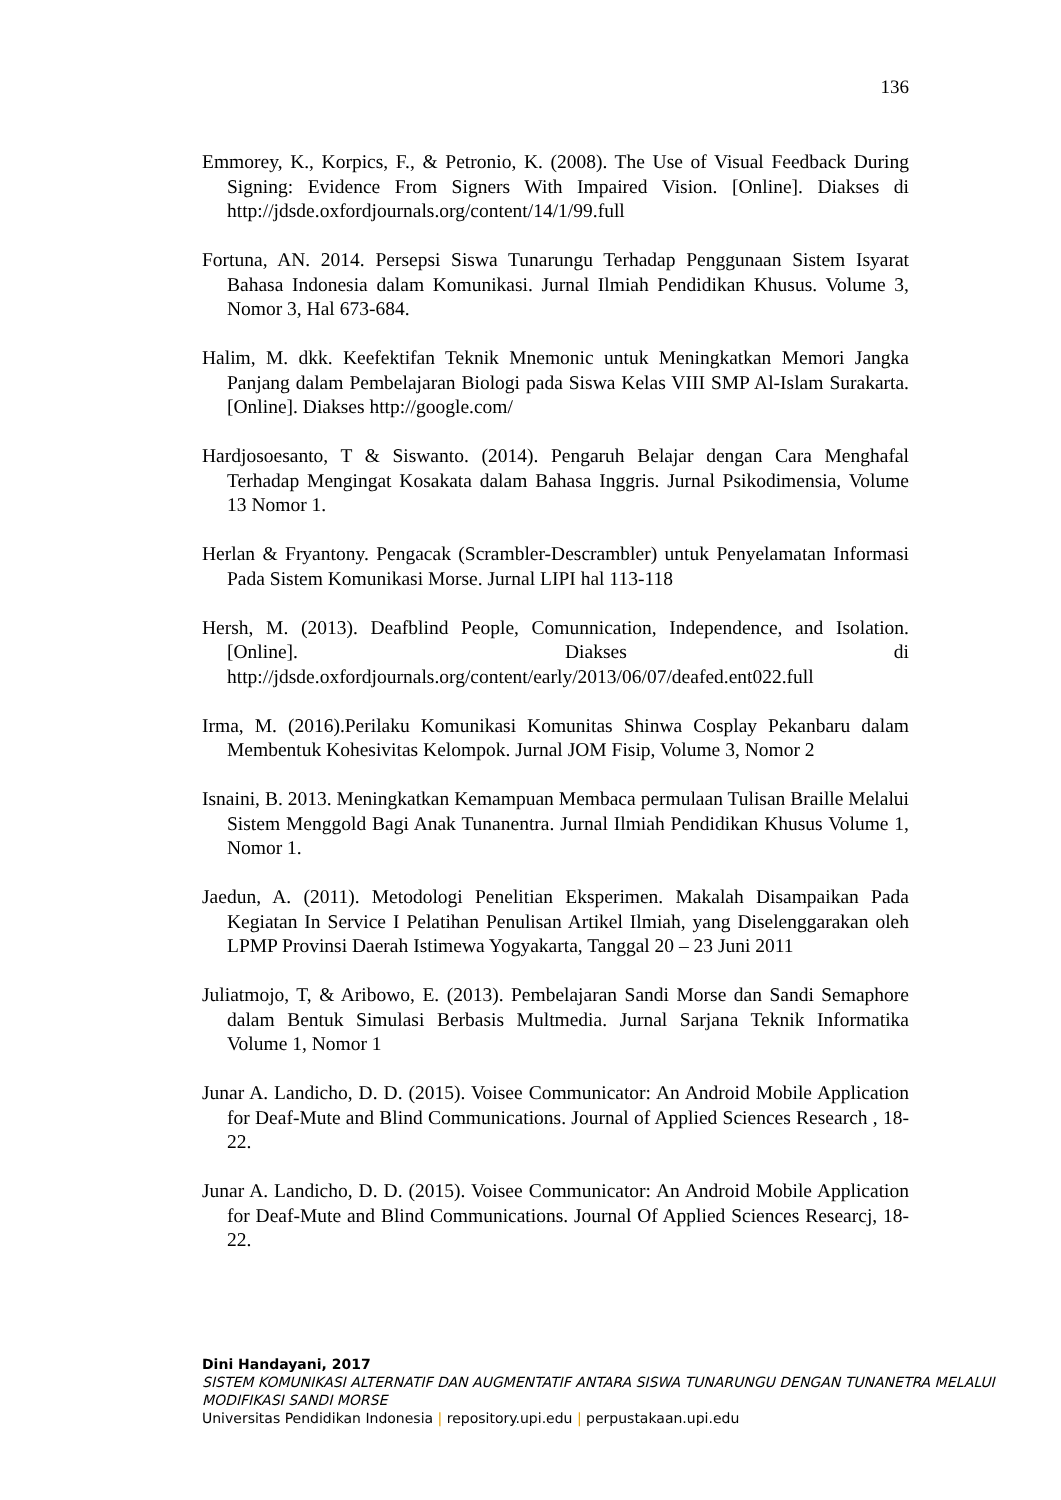136
Emmorey, K., Korpics, F., & Petronio, K. (2008). The Use of Visual Feedback During Signing: Evidence From Signers With Impaired Vision. [Online]. Diakses di http://jdsde.oxfordjournals.org/content/14/1/99.full
Fortuna, AN. 2014. Persepsi Siswa Tunarungu Terhadap Penggunaan Sistem Isyarat Bahasa Indonesia dalam Komunikasi. Jurnal Ilmiah Pendidikan Khusus. Volume 3, Nomor 3, Hal 673-684.
Halim, M. dkk. Keefektifan Teknik Mnemonic untuk Meningkatkan Memori Jangka Panjang dalam Pembelajaran Biologi pada Siswa Kelas VIII SMP Al-Islam Surakarta. [Online]. Diakses http://google.com/
Hardjosoesanto, T & Siswanto. (2014). Pengaruh Belajar dengan Cara Menghafal Terhadap Mengingat Kosakata dalam Bahasa Inggris. Jurnal Psikodimensia, Volume 13 Nomor 1.
Herlan & Fryantony. Pengacak (Scrambler-Descrambler) untuk Penyelamatan Informasi Pada Sistem Komunikasi Morse. Jurnal LIPI hal 113-118
Hersh, M. (2013). Deafblind People, Comunnication, Independence, and Isolation. [Online]. Diakses di http://jdsde.oxfordjournals.org/content/early/2013/06/07/deafed.ent022.full
Irma, M. (2016).Perilaku Komunikasi Komunitas Shinwa Cosplay Pekanbaru dalam Membentuk Kohesivitas Kelompok. Jurnal JOM Fisip, Volume 3, Nomor 2
Isnaini, B. 2013. Meningkatkan Kemampuan Membaca permulaan Tulisan Braille Melalui Sistem Menggold Bagi Anak Tunanentra. Jurnal Ilmiah Pendidikan Khusus Volume 1, Nomor 1.
Jaedun, A. (2011). Metodologi Penelitian Eksperimen. Makalah Disampaikan Pada Kegiatan In Service I Pelatihan Penulisan Artikel Ilmiah, yang Diselenggarakan oleh LPMP Provinsi Daerah Istimewa Yogyakarta, Tanggal 20 – 23 Juni 2011
Juliatmojo, T, & Aribowo, E. (2013). Pembelajaran Sandi Morse dan Sandi Semaphore dalam Bentuk Simulasi Berbasis Multmedia. Jurnal Sarjana Teknik Informatika Volume 1, Nomor 1
Junar A. Landicho, D. D. (2015). Voisee Communicator: An Android Mobile Application for Deaf-Mute and Blind Communications. Journal of Applied Sciences Research , 18-22.
Junar A. Landicho, D. D. (2015). Voisee Communicator: An Android Mobile Application for Deaf-Mute and Blind Communications. Journal Of Applied Sciences Researcj, 18-22.
Dini Handayani, 2017
SISTEM KOMUNIKASI ALTERNATIF DAN AUGMENTATIF ANTARA SISWA TUNARUNGU DENGAN TUNANETRA MELALUI MODIFIKASI SANDI MORSE
Universitas Pendidikan Indonesia | repository.upi.edu | perpustakaan.upi.edu